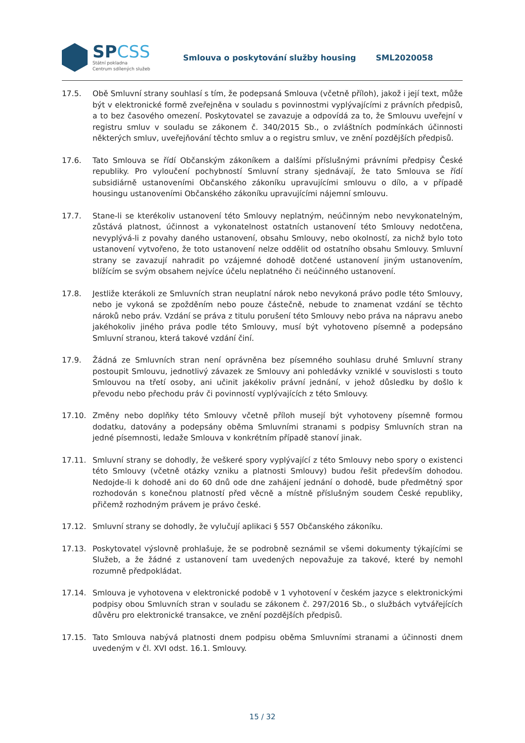SPCSS
Státní pokladna
Centrum sdílených služeb
Smlouva o poskytování služby housing
SML2020058
17.5. Obě Smluvní strany souhlasí s tím, že podepsaná Smlouva (včetně příloh), jakož i její text, může být v elektronické formě zveřejněna v souladu s povinnostmi vyplývajícími z právních předpisů, a to bez časového omezení. Poskytovatel se zavazuje a odpovídá za to, že Smlouvu uveřejní v registru smluv v souladu se zákonem č. 340/2015 Sb., o zvláštních podmínkách účinnosti některých smluv, uveřejňování těchto smluv a o registru smluv, ve znění pozdějších předpisů.
17.6. Tato Smlouva se řídí Občanským zákoníkem a dalšími příslušnými právními předpisy České republiky. Pro vyloučení pochybností Smluvní strany sjednávají, že tato Smlouva se řídí subsidiárně ustanoveními Občanského zákoníku upravujícími smlouvu o dílo, a v případě housingu ustanoveními Občanského zákoníku upravujícími nájemní smlouvu.
17.7. Stane-li se kterékoliv ustanovení této Smlouvy neplatným, neúčinným nebo nevykonatelným, zůstává platnost, účinnost a vykonatelnost ostatních ustanovení této Smlouvy nedotčena, nevyplývá-li z povahy daného ustanovení, obsahu Smlouvy, nebo okolností, za nichž bylo toto ustanovení vytvořeno, že toto ustanovení nelze oddělit od ostatního obsahu Smlouvy. Smluvní strany se zavazují nahradit po vzájemné dohodě dotčené ustanovení jiným ustanovením, blížícím se svým obsahem nejvíce účelu neplatného či neúčinného ustanovení.
17.8. Jestliže kterákoli ze Smluvních stran neuplatní nárok nebo nevykoná právo podle této Smlouvy, nebo je vykoná se zpožděním nebo pouze částečně, nebude to znamenat vzdání se těchto nároků nebo práv. Vzdání se práva z titulu porušení této Smlouvy nebo práva na nápravu anebo jakéhokoliv jiného práva podle této Smlouvy, musí být vyhotoveno písemně a podepsáno Smluvní stranou, která takové vzdání činí.
17.9. Žádná ze Smluvních stran není oprávněna bez písemného souhlasu druhé Smluvní strany postoupit Smlouvu, jednotlivý závazek ze Smlouvy ani pohledávky vzniklé v souvislosti s touto Smlouvou na třetí osoby, ani učinit jakékoliv právní jednání, v jehož důsledku by došlo k převodu nebo přechodu práv či povinností vyplývajících z této Smlouvy.
17.10. Změny nebo doplňky této Smlouvy včetně příloh musejí být vyhotoveny písemně formou dodatku, datovány a podepsány oběma Smluvními stranami s podpisy Smluvních stran na jedné písemnosti, ledaže Smlouva v konkrétním případě stanoví jinak.
17.11. Smluvní strany se dohodly, že veškeré spory vyplývající z této Smlouvy nebo spory o existenci této Smlouvy (včetně otázky vzniku a platnosti Smlouvy) budou řešit především dohodou. Nedojde-li k dohodě ani do 60 dnů ode dne zahájení jednání o dohodě, bude předmětný spor rozhodován s konečnou platností před věcně a místně příslušným soudem České republiky, přičemž rozhodným právem je právo české.
17.12. Smluvní strany se dohodly, že vylučují aplikaci § 557 Občanského zákoníku.
17.13. Poskytovatel výslovně prohlašuje, že se podrobně seznámil se všemi dokumenty týkajícími se Služeb, a že žádné z ustanovení tam uvedených nepovažuje za takové, které by nemohl rozumně předpokládat.
17.14. Smlouva je vyhotovena v elektronické podobě v 1 vyhotovení v českém jazyce s elektronickými podpisy obou Smluvních stran v souladu se zákonem č. 297/2016 Sb., o službách vytvářejících důvěru pro elektronické transakce, ve znění pozdějších předpisů.
17.15. Tato Smlouva nabývá platnosti dnem podpisu oběma Smluvními stranami a účinnosti dnem uvedeným v čl. XVI odst. 16.1. Smlouvy.
15 / 32